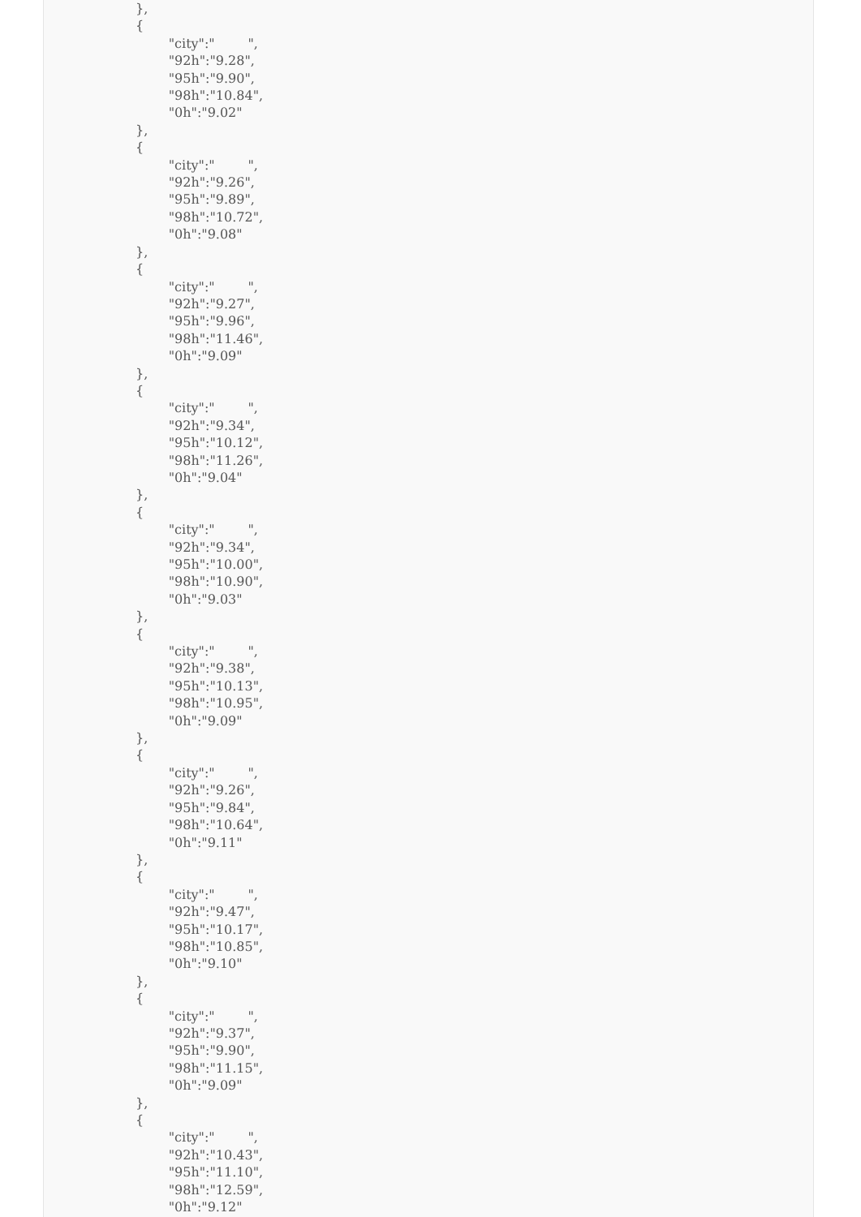},
{
        "city":"        ",
        "92h":"9.28",
        "95h":"9.90",
        "98h":"10.84",
        "0h":"9.02"
},
{
        "city":"        ",
        "92h":"9.26",
        "95h":"9.89",
        "98h":"10.72",
        "0h":"9.08"
},
{
        "city":"        ",
        "92h":"9.27",
        "95h":"9.96",
        "98h":"11.46",
        "0h":"9.09"
},
{
        "city":"        ",
        "92h":"9.34",
        "95h":"10.12",
        "98h":"11.26",
        "0h":"9.04"
},
{
        "city":"        ",
        "92h":"9.34",
        "95h":"10.00",
        "98h":"10.90",
        "0h":"9.03"
},
{
        "city":"        ",
        "92h":"9.38",
        "95h":"10.13",
        "98h":"10.95",
        "0h":"9.09"
},
{
        "city":"        ",
        "92h":"9.26",
        "95h":"9.84",
        "98h":"10.64",
        "0h":"9.11"
},
{
        "city":"        ",
        "92h":"9.47",
        "95h":"10.17",
        "98h":"10.85",
        "0h":"9.10"
},
{
        "city":"        ",
        "92h":"9.37",
        "95h":"9.90",
        "98h":"11.15",
        "0h":"9.09"
},
{
        "city":"        ",
        "92h":"10.43",
        "95h":"11.10",
        "98h":"12.59",
        "0h":"9.12"